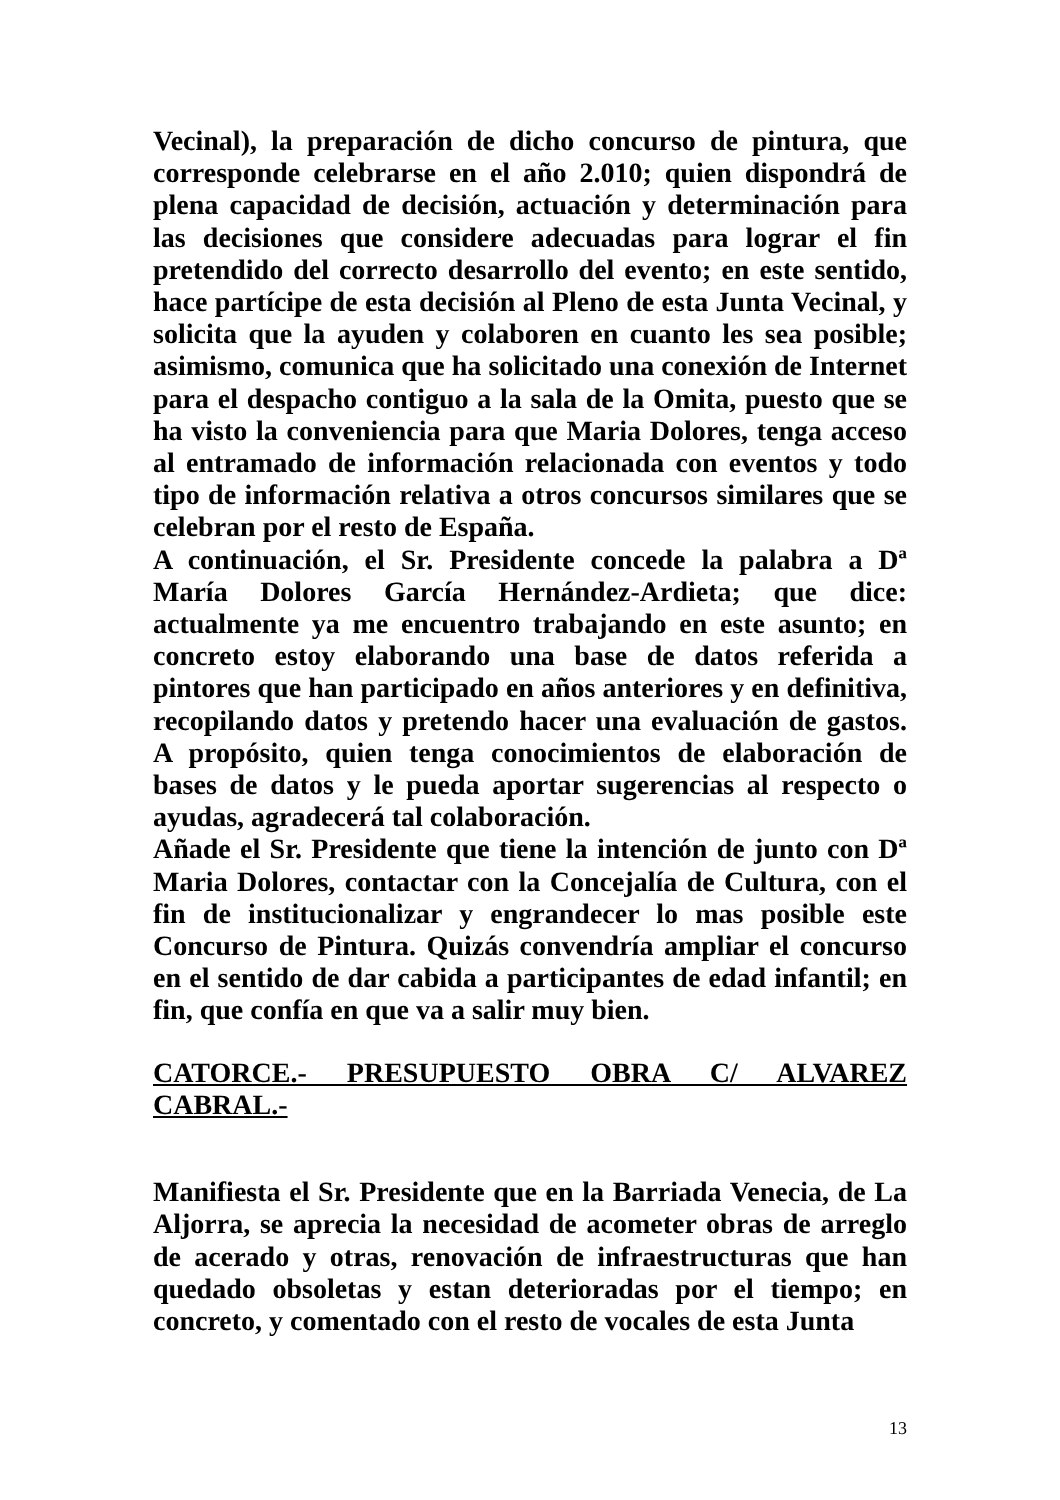Vecinal), la preparación de dicho concurso de pintura, que corresponde celebrarse en el año 2.010; quien dispondrá de plena capacidad de decisión, actuación y determinación para las decisiones que considere adecuadas para lograr el fin pretendido del correcto desarrollo del evento; en este sentido, hace partícipe de esta decisión al Pleno de esta Junta Vecinal, y solicita que la ayuden y colaboren en cuanto les sea posible; asimismo, comunica que ha solicitado una conexión de Internet para el despacho contiguo a la sala de la Omita, puesto que se ha visto la conveniencia para que Maria Dolores, tenga acceso al entramado de información relacionada con eventos y todo tipo de información relativa a otros concursos similares que se celebran por el resto de España.
A continuación, el Sr. Presidente concede la palabra a Dª María Dolores García Hernández-Ardieta; que dice: actualmente ya me encuentro trabajando en este asunto; en concreto estoy elaborando una base de datos referida a pintores que han participado en años anteriores y en definitiva, recopilando datos y pretendo hacer una evaluación de gastos. A propósito, quien tenga conocimientos de elaboración de bases de datos y le pueda aportar sugerencias al respecto o ayudas, agradecerá tal colaboración.
Añade el Sr. Presidente que tiene la intención de junto con Dª Maria Dolores, contactar con la Concejalía de Cultura, con el fin de institucionalizar y engrandecer lo mas posible este Concurso de Pintura. Quizás convendría ampliar el concurso en el sentido de dar cabida a participantes de edad infantil; en fin, que confía en que va a salir muy bien.
CATORCE.- PRESUPUESTO OBRA C/ ALVAREZ CABRAL.-
Manifiesta el Sr. Presidente que en la Barriada Venecia, de La Aljorra, se aprecia la necesidad de acometer obras de arreglo de acerado y otras, renovación de infraestructuras que han quedado obsoletas y estan deterioradas por el tiempo; en concreto, y comentado con el resto de vocales de esta Junta
13